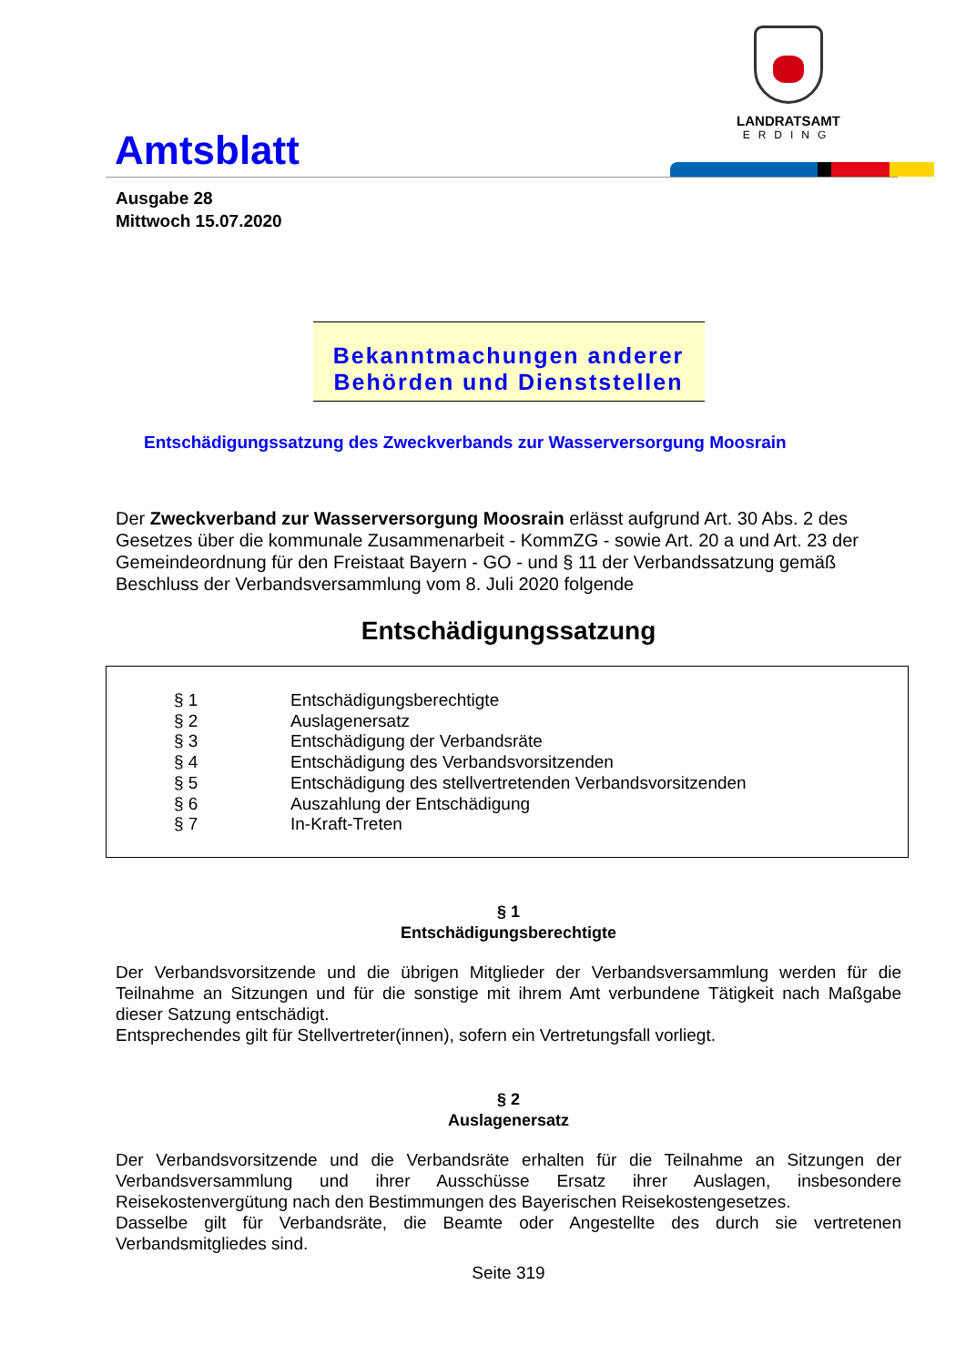Amtsblatt
LANDRATSAMT
ERDING
Ausgabe 28
Mittwoch 15.07.2020
Bekanntmachungen anderer
Behörden und Dienststellen
Entschädigungssatzung des Zweckverbands zur Wasserversorgung Moosrain
Der Zweckverband zur Wasserversorgung Moosrain erlässt aufgrund Art. 30 Abs. 2 des Gesetzes über die kommunale Zusammenarbeit - KommZG - sowie Art. 20 a und Art. 23 der Gemeindeordnung für den Freistaat Bayern - GO - und § 11 der Verbandssatzung gemäß Beschluss der Verbandsversammlung vom 8. Juli 2020 folgende
Entschädigungssatzung
| § 1 | Entschädigungsberechtigte |
| § 2 | Auslagenersatz |
| § 3 | Entschädigung der Verbandsräte |
| § 4 | Entschädigung des Verbandsvorsitzenden |
| § 5 | Entschädigung des stellvertretenden Verbandsvorsitzenden |
| § 6 | Auszahlung der Entschädigung |
| § 7 | In-Kraft-Treten |
§ 1
Entschädigungsberechtigte
Der Verbandsvorsitzende und die übrigen Mitglieder der Verbandsversammlung werden für die Teilnahme an Sitzungen und für die sonstige mit ihrem Amt verbundene Tätigkeit nach Maßgabe dieser Satzung entschädigt.
Entsprechendes gilt für Stellvertreter(innen), sofern ein Vertretungsfall vorliegt.
§ 2
Auslagenersatz
Der Verbandsvorsitzende und die Verbandsräte erhalten für die Teilnahme an Sitzungen der Verbandsversammlung und ihrer Ausschüsse Ersatz ihrer Auslagen, insbesondere Reisekostenvergütung nach den Bestimmungen des Bayerischen Reisekostengesetzes.
Dasselbe gilt für Verbandsräte, die Beamte oder Angestellte des durch sie vertretenen Verbandsmitgliedes sind.
Seite 319